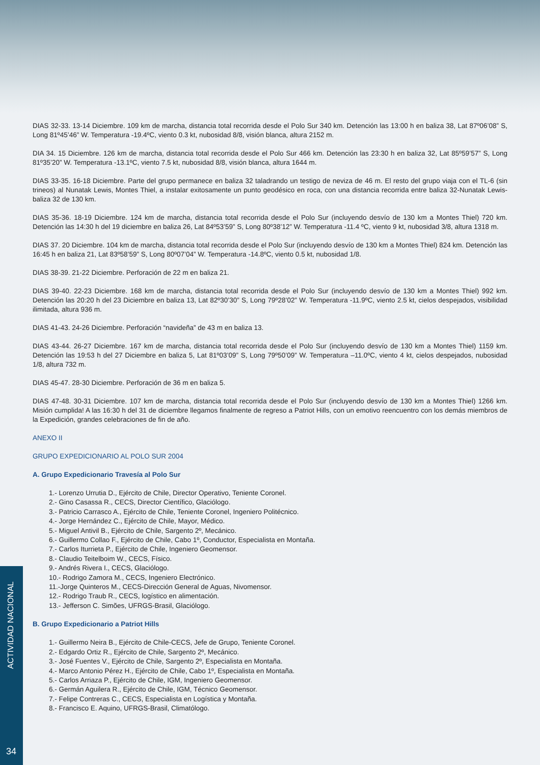DIAS 32-33. 13-14 Diciembre. 109 km de marcha, distancia total recorrida desde el Polo Sur 340 km. Detención las 13:00 h en baliza 38, Lat 87º06’08” S, Long 81º45’46” W. Temperatura -19.4ºC, viento 0.3 kt, nubosidad 8/8, visión blanca, altura 2152 m.
DIA 34. 15 Diciembre. 126 km de marcha, distancia total recorrida desde el Polo Sur 466 km. Detención las 23:30 h en baliza 32, Lat 85º59’57” S, Long 81º35’20” W. Temperatura -13.1ºC, viento 7.5 kt, nubosidad 8/8, visión blanca, altura 1644 m.
DIAS 33-35. 16-18 Diciembre. Parte del grupo permanece en baliza 32 taladrando un testigo de neviza de 46 m. El resto del grupo viaja con el TL-6 (sin trineos) al Nunatak Lewis, Montes Thiel, a instalar exitosamente un punto geodésico en roca, con una distancia recorrida entre baliza 32-Nunatak Lewis-baliza 32 de 130 km.
DIAS 35-36. 18-19 Diciembre. 124 km de marcha, distancia total recorrida desde el Polo Sur (incluyendo desvío de 130 km a Montes Thiel) 720 km. Detención las 14:30 h del 19 diciembre en baliza 26, Lat 84º53’59” S, Long 80º38’12” W. Temperatura -11.4 ºC, viento 9 kt, nubosidad 3/8, altura 1318 m.
DIAS 37. 20 Diciembre. 104 km de marcha, distancia total recorrida desde el Polo Sur (incluyendo desvío de 130 km a Montes Thiel) 824 km. Detención las 16:45 h en baliza 21, Lat 83º58’59” S, Long 80º07’04” W. Temperatura -14.8ºC, viento 0.5 kt, nubosidad 1/8.
DIAS 38-39. 21-22 Diciembre. Perforación de 22 m en baliza 21.
DIAS 39-40. 22-23 Diciembre. 168 km de marcha, distancia total recorrida desde el Polo Sur (incluyendo desvío de 130 km a Montes Thiel) 992 km. Detención las 20:20 h del 23 Diciembre en baliza 13, Lat 82º30’30” S, Long 79º28’02” W. Temperatura -11.9ºC, viento 2.5 kt, cielos despejados, visibilidad ilimitada, altura 936 m.
DIAS 41-43. 24-26 Diciembre. Perforación “navideña” de 43 m en baliza 13.
DIAS 43-44. 26-27 Diciembre. 167 km de marcha, distancia total recorrida desde el Polo Sur (incluyendo desvío de 130 km a Montes Thiel) 1159 km. Detención las 19:53 h del 27 Diciembre en baliza 5, Lat 81º03’09” S, Long 79º50’09” W. Temperatura –11.0ºC, viento 4 kt, cielos despejados, nubosidad 1/8, altura 732 m.
DIAS 45-47. 28-30 Diciembre. Perforación de 36 m en baliza 5.
DIAS 47-48. 30-31 Diciembre. 107 km de marcha, distancia total recorrida desde el Polo Sur (incluyendo desvío de 130 km a Montes Thiel) 1266 km. Misión cumplida! A las 16:30 h del 31 de diciembre llegamos finalmente de regreso a Patriot Hills, con un emotivo reencuentro con los demás miembros de la Expedición, grandes celebraciones de fin de año.
ANEXO II
GRUPO EXPEDICIONARIO AL POLO SUR 2004
A. Grupo Expedicionario Travesía al Polo Sur
1.- Lorenzo Urrutia D., Ejército de Chile, Director Operativo, Teniente Coronel.
2.- Gino Casassa R., CECS, Director Científico, Glaciólogo.
3.- Patricio Carrasco A., Ejército de Chile, Teniente Coronel, Ingeniero Politécnico.
4.- Jorge Hernández C., Ejército de Chile, Mayor, Médico.
5.- Miguel Antivil B., Ejército de Chile, Sargento 2º, Mecánico.
6.- Guillermo Collao F., Ejército de Chile, Cabo 1º, Conductor, Especialista en Montaña.
7.- Carlos Iturrieta P., Ejército de Chile, Ingeniero Geomensor.
8.- Claudio Teitelboim W., CECS, Físico.
9.- Andrés Rivera I., CECS, Glaciólogo.
10.- Rodrigo Zamora M., CECS, Ingeniero Electrónico.
11.-Jorge Quinteros M., CECS-Dirección General de Aguas, Nivomensor.
12.- Rodrigo Traub R., CECS, logístico en alimentación.
13.- Jefferson C. Simões, UFRGS-Brasil, Glaciólogo.
B. Grupo Expedicionario a Patriot Hills
1.- Guillermo Neira B., Ejército de Chile-CECS, Jefe de Grupo, Teniente Coronel.
2.- Edgardo Ortiz R., Ejército de Chile, Sargento 2º, Mecánico.
3.- José Fuentes V., Ejército de Chile, Sargento 2º, Especialista en Montaña.
4.- Marco Antonio Pérez H., Ejército de Chile, Cabo 1º, Especialista en Montaña.
5.- Carlos Arriaza P., Ejército de Chile, IGM, Ingeniero Geomensor.
6.- Germán Aguilera R., Ejército de Chile, IGM, Técnico Geomensor.
7.- Felipe Contreras C., CECS, Especialista en Logística y Montaña.
8.- Francisco E. Aquino, UFRGS-Brasil, Climatólogo.
ACTIVIDAD NACIONAL
34